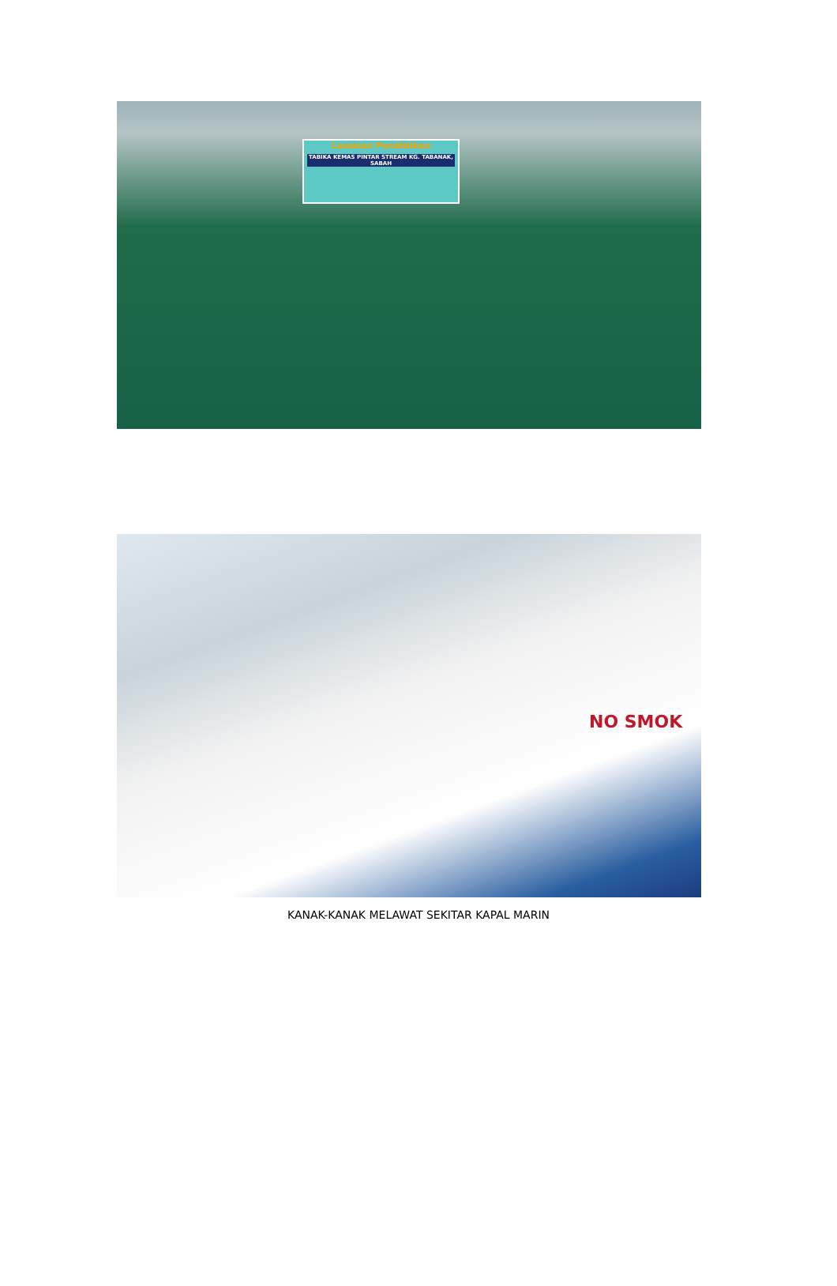Lawatan Pendidikan
TABIKA KEMAS PINTAR STREAM KG. TABANAK, SABAH
NO SMOK
KANAK-KANAK MELAWAT SEKITAR KAPAL MARIN